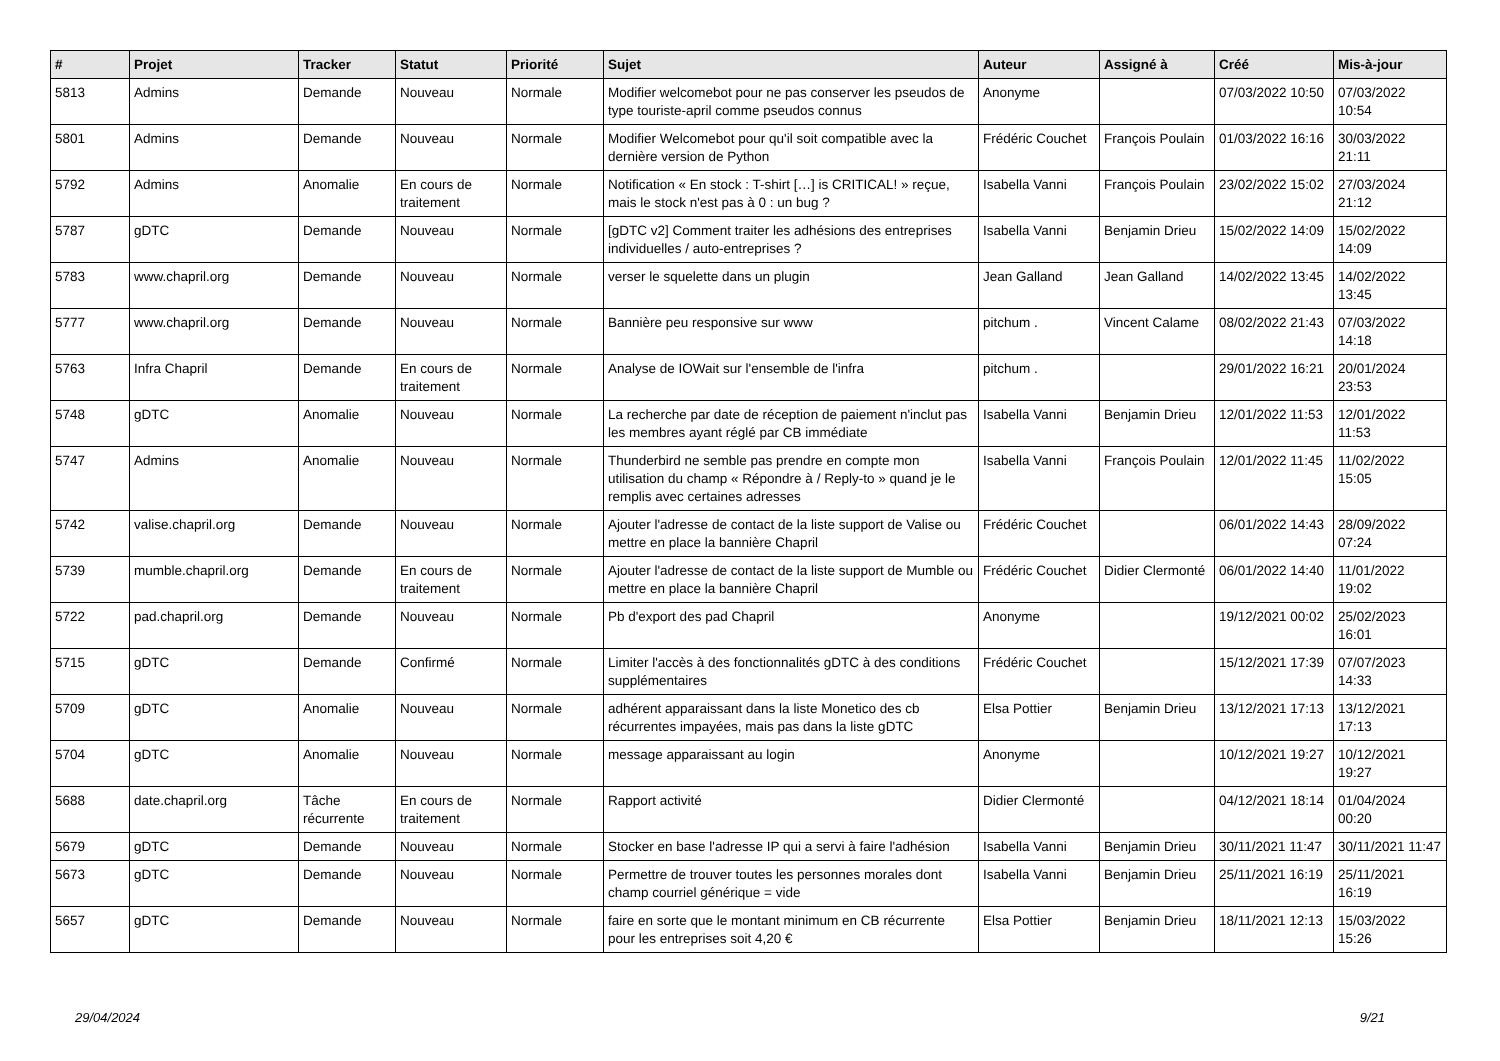| # | Projet | Tracker | Statut | Priorité | Sujet | Auteur | Assigné à | Créé | Mis-à-jour |
| --- | --- | --- | --- | --- | --- | --- | --- | --- | --- |
| 5813 | Admins | Demande | Nouveau | Normale | Modifier welcomebot pour ne pas conserver les pseudos de type touriste-april comme pseudos connus | Anonyme | | 07/03/2022 10:50 | 07/03/2022 10:54 |
| 5801 | Admins | Demande | Nouveau | Normale | Modifier Welcomebot pour qu'il soit compatible avec la dernière version de Python | Frédéric Couchet | François Poulain | 01/03/2022 16:16 | 30/03/2022 21:11 |
| 5792 | Admins | Anomalie | En cours de traitement | Normale | Notification « En stock : T-shirt […] is CRITICAL! » reçue, mais le stock n'est pas à 0 : un bug ? | Isabella Vanni | François Poulain | 23/02/2022 15:02 | 27/03/2024 21:12 |
| 5787 | gDTC | Demande | Nouveau | Normale | [gDTC v2] Comment traiter les adhésions des entreprises individuelles / auto-entreprises ? | Isabella Vanni | Benjamin Drieu | 15/02/2022 14:09 | 15/02/2022 14:09 |
| 5783 | www.chapril.org | Demande | Nouveau | Normale | verser le squelette dans un plugin | Jean Galland | Jean Galland | 14/02/2022 13:45 | 14/02/2022 13:45 |
| 5777 | www.chapril.org | Demande | Nouveau | Normale | Bannière peu responsive sur www | pitchum . | Vincent Calame | 08/02/2022 21:43 | 07/03/2022 14:18 |
| 5763 | Infra Chapril | Demande | En cours de traitement | Normale | Analyse de IOWait sur l'ensemble de l'infra | pitchum . | | 29/01/2022 16:21 | 20/01/2024 23:53 |
| 5748 | gDTC | Anomalie | Nouveau | Normale | La recherche par date de réception de paiement n'inclut pas les membres ayant réglé par CB immédiate | Isabella Vanni | Benjamin Drieu | 12/01/2022 11:53 | 12/01/2022 11:53 |
| 5747 | Admins | Anomalie | Nouveau | Normale | Thunderbird ne semble pas prendre en compte mon utilisation du champ « Répondre à / Reply-to » quand je le remplis avec certaines adresses | Isabella Vanni | François Poulain | 12/01/2022 11:45 | 11/02/2022 15:05 |
| 5742 | valise.chapril.org | Demande | Nouveau | Normale | Ajouter l'adresse de contact de la liste support de Valise ou mettre en place la bannière Chapril | Frédéric Couchet | | 06/01/2022 14:43 | 28/09/2022 07:24 |
| 5739 | mumble.chapril.org | Demande | En cours de traitement | Normale | Ajouter l'adresse de contact de la liste support de Mumble ou mettre en place la bannière Chapril | Frédéric Couchet | Didier Clermonté | 06/01/2022 14:40 | 11/01/2022 19:02 |
| 5722 | pad.chapril.org | Demande | Nouveau | Normale | Pb d'export des pad Chapril | Anonyme | | 19/12/2021 00:02 | 25/02/2023 16:01 |
| 5715 | gDTC | Demande | Confirmé | Normale | Limiter l'accès à des fonctionnalités gDTC à des conditions supplémentaires | Frédéric Couchet | | 15/12/2021 17:39 | 07/07/2023 14:33 |
| 5709 | gDTC | Anomalie | Nouveau | Normale | adhérent apparaissant dans la liste Monetico des cb récurrentes impayées, mais pas dans la liste gDTC | Elsa Pottier | Benjamin Drieu | 13/12/2021 17:13 | 13/12/2021 17:13 |
| 5704 | gDTC | Anomalie | Nouveau | Normale | message apparaissant au login | Anonyme | | 10/12/2021 19:27 | 10/12/2021 19:27 |
| 5688 | date.chapril.org | Tâche récurrente | En cours de traitement | Normale | Rapport activité | Didier Clermonté | | 04/12/2021 18:14 | 01/04/2024 00:20 |
| 5679 | gDTC | Demande | Nouveau | Normale | Stocker en base l'adresse IP qui a servi à faire l'adhésion | Isabella Vanni | Benjamin Drieu | 30/11/2021 11:47 | 30/11/2021 11:47 |
| 5673 | gDTC | Demande | Nouveau | Normale | Permettre de trouver toutes les personnes morales dont champ courriel générique = vide | Isabella Vanni | Benjamin Drieu | 25/11/2021 16:19 | 25/11/2021 16:19 |
| 5657 | gDTC | Demande | Nouveau | Normale | faire en sorte que le montant minimum en CB récurrente pour les entreprises soit 4,20 € | Elsa Pottier | Benjamin Drieu | 18/11/2021 12:13 | 15/03/2022 15:26 |
29/04/2024 9/21